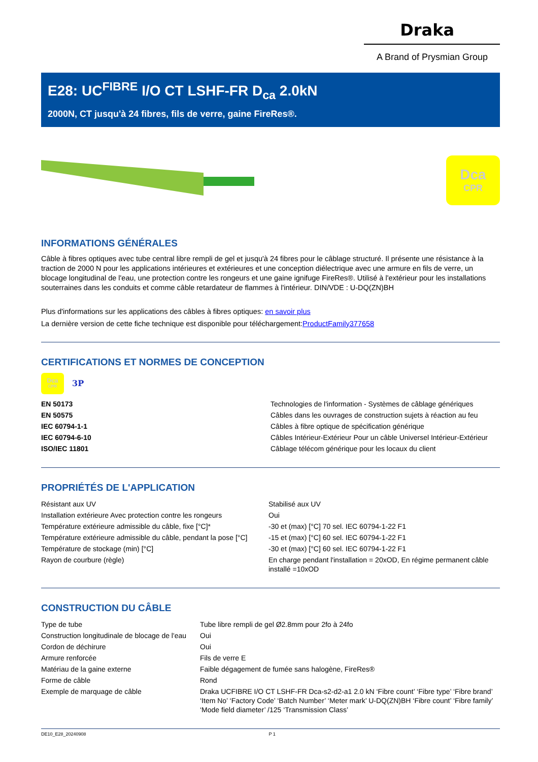Draka
A Brand of Prysmian Group
E28: UC<sup>FIBRE</sup> I/O CT LSHF-FR D<sub>ca</sub> 2.0kN
2000N, CT jusqu'à 24 fibres, fils de verre, gaine FireRes®.
Dca
CPR
INFORMATIONS GÉNÉRALES
Câble à fibres optiques avec tube central libre rempli de gel et jusqu'à 24 fibres pour le câblage structuré. Il présente une résistance à la traction de 2000 N pour les applications intérieures et extérieures et une conception diélectrique avec une armure en fils de verre, un blocage longitudinal de l'eau, une protection contre les rongeurs et une gaine ignifuge FireRes®. Utilisé à l'extérieur pour les installations souterraines dans les conduits et comme câble retardateur de flammes à l'intérieur. DIN/VDE : U-DQ(ZN)BH
Plus d'informations sur les applications des câbles à fibres optiques: en savoir plus
La dernière version de cette fiche technique est disponible pour téléchargement:ProductFamily377658
CERTIFICATIONS ET NORMES DE CONCEPTION
Dca
CPR
3P
| EN 50173 | Technologies de l'information - Systèmes de câblage génériques |
| EN 50575 | Câbles dans les ouvrages de construction sujets à réaction au feu |
| IEC 60794-1-1 | Câbles à fibre optique de spécification générique |
| IEC 60794-6-10 | Câbles Intérieur-Extérieur Pour un câble Universel Intérieur-Extérieur |
| ISO/IEC 11801 | Câblage télécom générique pour les locaux du client |
PROPRIÉTÉS DE L'APPLICATION
| Résistant aux UV | Stabilisé aux UV |
| Installation extérieure Avec protection contre les rongeurs | Oui |
| Température extérieure admissible du câble, fixe [°C]* | -30 et (max) [°C] 70 sel. IEC 60794-1-22 F1 |
| Température extérieure admissible du câble, pendant la pose [°C] | -15 et (max) [°C] 60 sel. IEC 60794-1-22 F1 |
| Température de stockage (min) [°C] | -30 et (max) [°C] 60 sel. IEC 60794-1-22 F1 |
| Rayon de courbure (règle) | En charge pendant l'installation = 20xOD, En régime permanent câble installé =10xOD |
CONSTRUCTION DU CÂBLE
| Type de tube | Tube libre rempli de gel Ø2.8mm pour 2fo à 24fo |
| Construction longitudinale de blocage de l'eau | Oui |
| Cordon de déchirure | Oui |
| Armure renforcée | Fils de verre E |
| Matériau de la gaine externe | Faible dégagement de fumée sans halogène, FireRes® |
| Forme de câble | Rond |
| Exemple de marquage de câble | Draka UCFIBRE I/O CT LSHF-FR Dca-s2-d2-a1 2.0 kN ‘Fibre count’ ‘Fibre type’ ‘Fibre brand’ ‘Item No’ ‘Factory Code’ ‘Batch Number’ ‘Meter mark’ U-DQ(ZN)BH ‘Fibre count’ ‘Fibre family’ ‘Mode field diameter’ /125 ‘Transmission Class’ |
DE10_E28_20240908 P 1